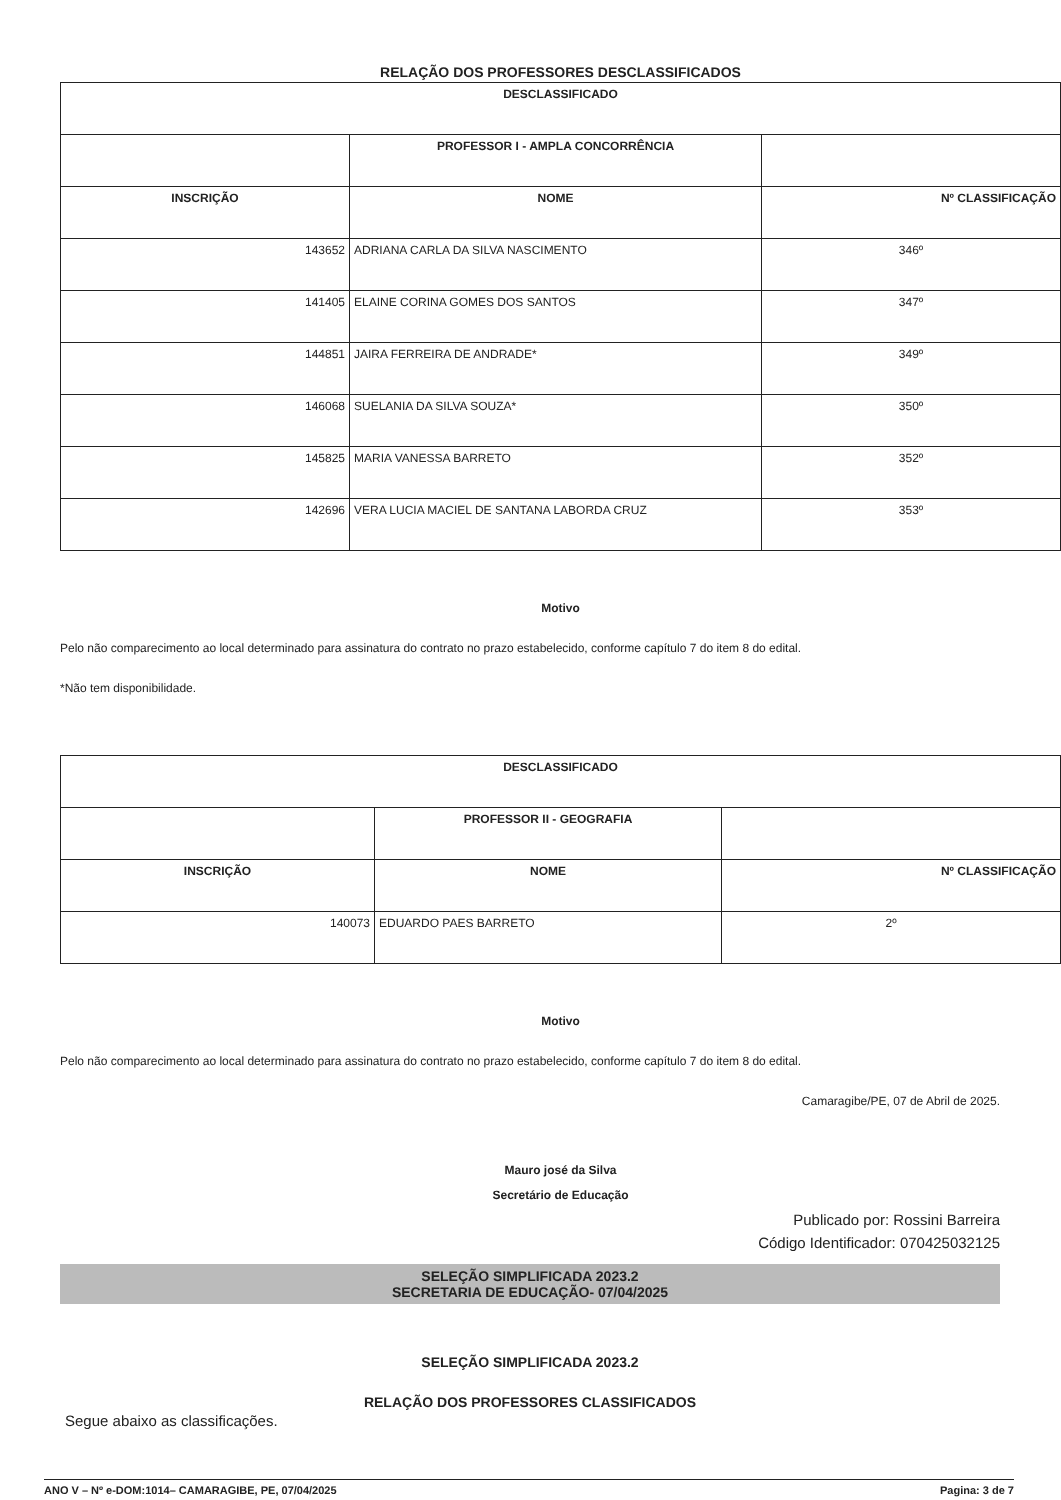RELAÇÃO DOS PROFESSORES DESCLASSIFICADOS
| DESCLASSIFICADO | | |
| --- | --- | --- |
| | PROFESSOR I - AMPLA CONCORRÊNCIA | |
| INSCRIÇÃO | NOME | Nº CLASSIFICAÇÃO |
| 143652 | ADRIANA CARLA DA SILVA NASCIMENTO | 346º |
| 141405 | ELAINE CORINA GOMES DOS SANTOS | 347º |
| 144851 | JAIRA FERREIRA DE ANDRADE* | 349º |
| 146068 | SUELANIA DA SILVA SOUZA* | 350º |
| 145825 | MARIA VANESSA BARRETO | 352º |
| 142696 | VERA LUCIA MACIEL DE SANTANA LABORDA CRUZ | 353º |
Motivo
Pelo não comparecimento ao local determinado para assinatura do contrato no prazo estabelecido, conforme capítulo 7 do item 8 do edital.
*Não tem disponibilidade.
| DESCLASSIFICADO | | |
| --- | --- | --- |
| | PROFESSOR II - GEOGRAFIA | |
| INSCRIÇÃO | NOME | Nº CLASSIFICAÇÃO |
| 140073 | EDUARDO PAES BARRETO | 2º |
Motivo
Pelo não comparecimento ao local determinado para assinatura do contrato no prazo estabelecido, conforme capítulo 7 do item 8 do edital.
Camaragibe/PE, 07 de Abril de 2025.
Mauro josé da Silva
Secretário de Educação
Publicado por: Rossini Barreira
Código Identificador: 070425032125
SELEÇÃO SIMPLIFICADA 2023.2
SECRETARIA DE EDUCAÇÃO- 07/04/2025
SELEÇÃO SIMPLIFICADA 2023.2
RELAÇÃO DOS PROFESSORES CLASSIFICADOS
Segue abaixo as classificações.
ANO V – Nº e-DOM:1014– CAMARAGIBE, PE, 07/04/2025 Pagina: 3 de 7